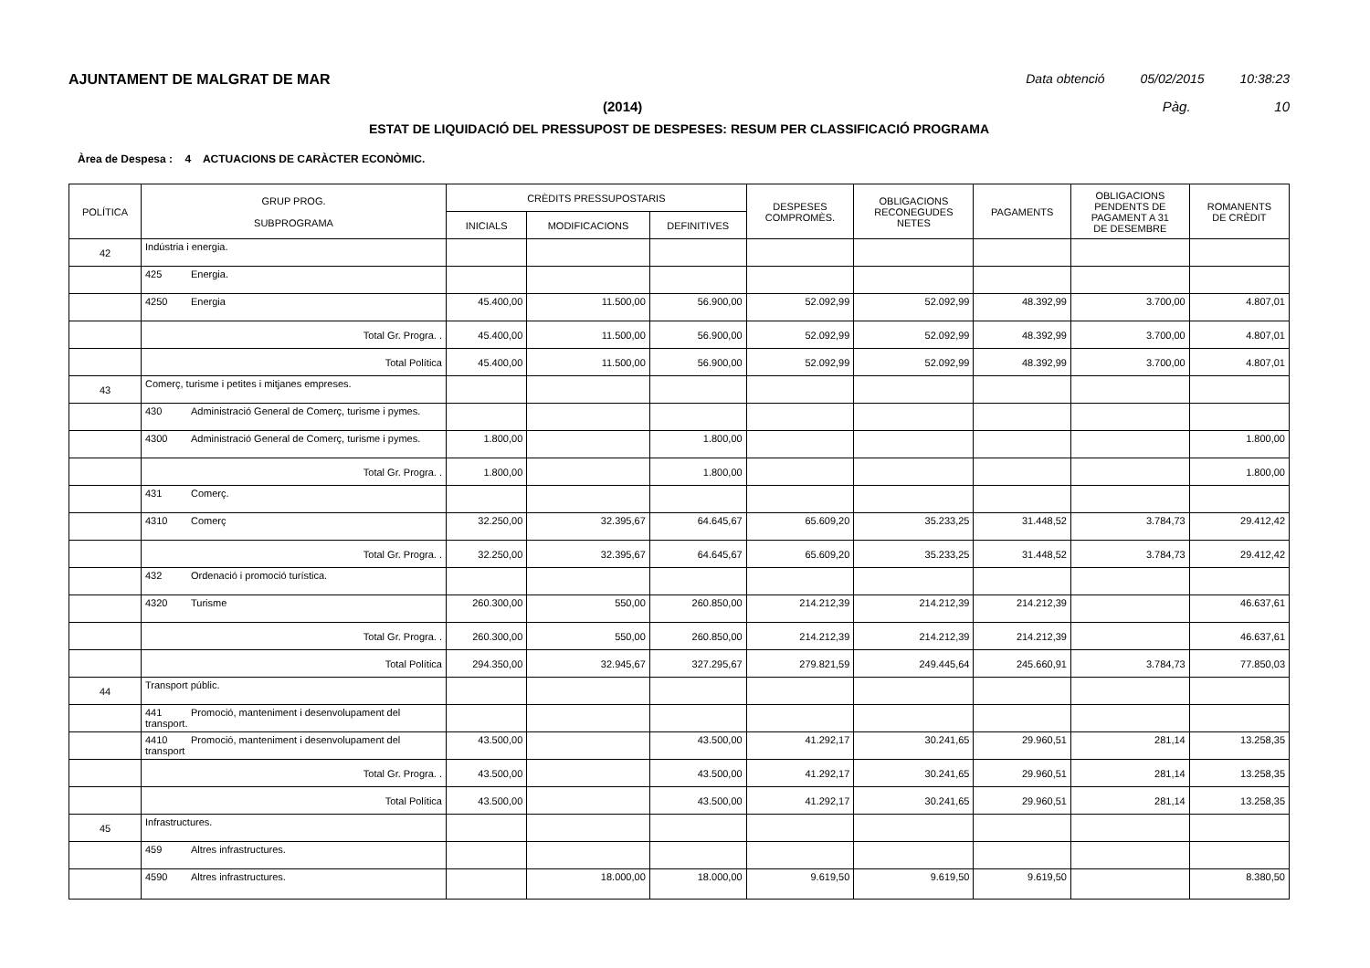AJUNTAMENT DE MALGRAT DE MAR Data obtenció 05/02/2015 10:38:23
(2014) Pàg. 10
ESTAT DE LIQUIDACIÓ DEL PRESSUPOST DE DESPESES: RESUM PER CLASSIFICACIÓ PROGRAMA
Àrea de Despesa : 4 ACTUACIONS DE CARÀCTER ECONÒMIC.
| POLÍTICA | GRUP PROG. SUBPROGRAMA | CRÈDITS PRESSUPOSTARIS | | | DESPESES COMPROMÈS. | OBLIGACIONS RECONEGUDES NETES | PAGAMENTS | OBLIGACIONS PENDENTS DE PAGAMENT A 31 DE DESEMBRE | ROMANENTS DE CRÈDIT |
| --- | --- | --- | --- | --- | --- | --- | --- | --- | --- |
| | | INICIALS | MODIFICACIONS | DEFINITIVES | | | | | |
| 42 | Indústria i energia. | | | | | | | | |
| | 425 Energia. | | | | | | | | |
| | 4250 Energia | 45.400,00 | 11.500,00 | 56.900,00 | 52.092,99 | 52.092,99 | 48.392,99 | 3.700,00 | 4.807,01 |
| | Total Gr. Progra. . | 45.400,00 | 11.500,00 | 56.900,00 | 52.092,99 | 52.092,99 | 48.392,99 | 3.700,00 | 4.807,01 |
| | Total Política | 45.400,00 | 11.500,00 | 56.900,00 | 52.092,99 | 52.092,99 | 48.392,99 | 3.700,00 | 4.807,01 |
| 43 | Comerç, turisme i petites i mitjanes empreses. | | | | | | | | |
| | 430 Administració General de Comerç, turisme i pymes. | | | | | | | | |
| | 4300 Administració General de Comerç, turisme i pymes. | 1.800,00 | | 1.800,00 | | | | | 1.800,00 |
| | Total Gr. Progra. . | 1.800,00 | | 1.800,00 | | | | | 1.800,00 |
| | 431 Comerç. | | | | | | | | |
| | 4310 Comerç | 32.250,00 | 32.395,67 | 64.645,67 | 65.609,20 | 35.233,25 | 31.448,52 | 3.784,73 | 29.412,42 |
| | Total Gr. Progra. . | 32.250,00 | 32.395,67 | 64.645,67 | 65.609,20 | 35.233,25 | 31.448,52 | 3.784,73 | 29.412,42 |
| | 432 Ordenació i promoció turística. | | | | | | | | |
| | 4320 Turisme | 260.300,00 | 550,00 | 260.850,00 | 214.212,39 | 214.212,39 | 214.212,39 | | 46.637,61 |
| | Total Gr. Progra. . | 260.300,00 | 550,00 | 260.850,00 | 214.212,39 | 214.212,39 | 214.212,39 | | 46.637,61 |
| | Total Política | 294.350,00 | 32.945,67 | 327.295,67 | 279.821,59 | 249.445,64 | 245.660,91 | 3.784,73 | 77.850,03 |
| 44 | Transport públic. | | | | | | | | |
| | 441 Promoció, manteniment i desenvolupament del transport. | | | | | | | | |
| | 4410 Promoció, manteniment i desenvolupament del transport | 43.500,00 | | 43.500,00 | 41.292,17 | 30.241,65 | 29.960,51 | 281,14 | 13.258,35 |
| | Total Gr. Progra. . | 43.500,00 | | 43.500,00 | 41.292,17 | 30.241,65 | 29.960,51 | 281,14 | 13.258,35 |
| | Total Política | 43.500,00 | | 43.500,00 | 41.292,17 | 30.241,65 | 29.960,51 | 281,14 | 13.258,35 |
| 45 | Infrastructures. | | | | | | | | |
| | 459 Altres infrastructures. | | | | | | | | |
| | 4590 Altres infrastructures. | | 18.000,00 | 18.000,00 | 9.619,50 | 9.619,50 | 9.619,50 | | 8.380,50 |